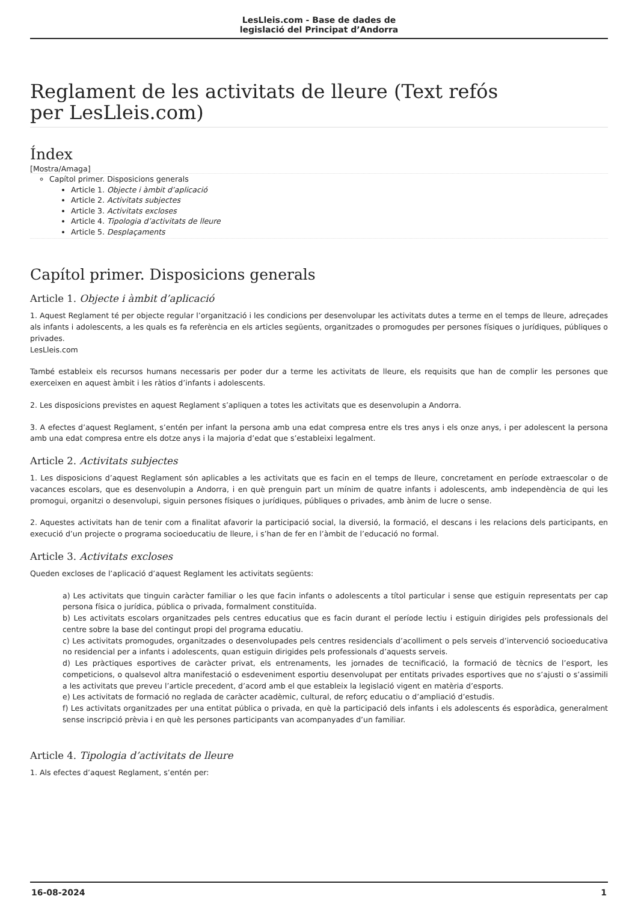LesLleis.com - Base de dades de
legislació del Principat d’Andorra
Reglament de les activitats de lleure (Text refós
per LesLleis.com)
Índex
[Mostra/Amaga]
Capítol primer. Disposicions generals
Article 1. Objecte i àmbit d’aplicació
Article 2. Activitats subjectes
Article 3. Activitats excloses
Article 4. Tipologia d’activitats de lleure
Article 5. Desplaçaments
Capítol primer. Disposicions generals
Article 1. Objecte i àmbit d’aplicació
1. Aquest Reglament té per objecte regular l’organització i les condicions per desenvolupar les activitats dutes a terme en el temps de lleure, adreçades als infants i adolescents, a les quals es fa referència en els articles següents, organitzades o promogudes per persones físiques o jurídiques, públiques o privades.
LesLleis.com
També estableix els recursos humans necessaris per poder dur a terme les activitats de lleure, els requisits que han de complir les persones que exerceixen en aquest àmbit i les ràtios d’infants i adolescents.
2. Les disposicions previstes en aquest Reglament s’apliquen a totes les activitats que es desenvolupin a Andorra.
3. A efectes d’aquest Reglament, s’entén per infant la persona amb una edat compresa entre els tres anys i els onze anys, i per adolescent la persona amb una edat compresa entre els dotze anys i la majoria d’edat que s’estableixi legalment.
Article 2. Activitats subjectes
1. Les disposicions d’aquest Reglament són aplicables a les activitats que es facin en el temps de lleure, concretament en període extraescolar o de vacances escolars, que es desenvolupin a Andorra, i en què prenguin part un mínim de quatre infants i adolescents, amb independència de qui les promogui, organitzi o desenvolupi, siguin persones físiques o jurídiques, públiques o privades, amb ànim de lucre o sense.
2. Aquestes activitats han de tenir com a finalitat afavorir la participació social, la diversió, la formació, el descans i les relacions dels participants, en execució d’un projecte o programa socioeducatiu de lleure, i s’han de fer en l’àmbit de l’educació no formal.
Article 3. Activitats excloses
Queden excloses de l’aplicació d’aquest Reglament les activitats següents:
a) Les activitats que tinguin caràcter familiar o les que facin infants o adolescents a títol particular i sense que estiguin representats per cap persona física o jurídica, pública o privada, formalment constituïda.
b) Les activitats escolars organitzades pels centres educatius que es facin durant el període lectiu i estiguin dirigides pels professionals del centre sobre la base del contingut propi del programa educatiu.
c) Les activitats promogudes, organitzades o desenvolupades pels centres residencials d’acolliment o pels serveis d’intervenció socioeducativa no residencial per a infants i adolescents, quan estiguin dirigides pels professionals d’aquests serveis.
d) Les pràctiques esportives de caràcter privat, els entrenaments, les jornades de tecnificació, la formació de tècnics de l’esport, les competicions, o qualsevol altra manifestació o esdeveniment esportiu desenvolupat per entitats privades esportives que no s’ajusti o s’assimili a les activitats que preveu l’article precedent, d’acord amb el que estableix la legislació vigent en matèria d’esports.
e) Les activitats de formació no reglada de caràcter acadèmic, cultural, de reforç educatiu o d’ampliació d’estudis.
f) Les activitats organitzades per una entitat pública o privada, en què la participació dels infants i els adolescents és esporàdica, generalment sense inscripció prèvia i en què les persones participants van acompanyades d’un familiar.
Article 4. Tipologia d’activitats de lleure
1. Als efectes d’aquest Reglament, s’entén per:
16-08-2024 1